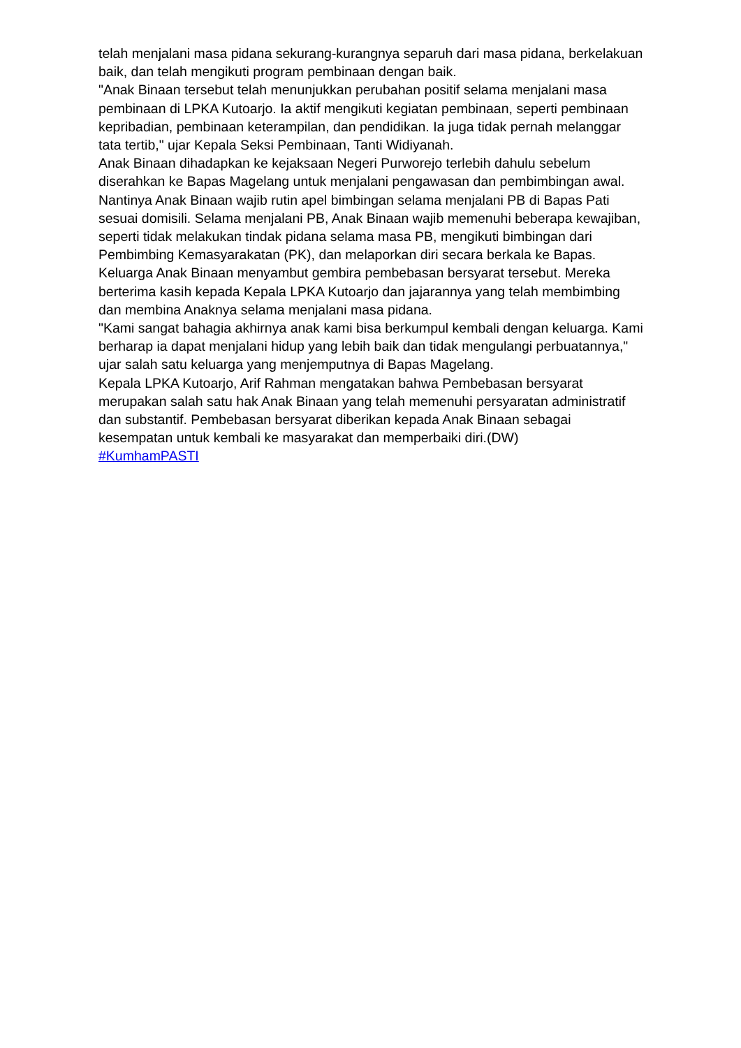telah menjalani masa pidana sekurang-kurangnya separuh dari masa pidana, berkelakuan baik, dan telah mengikuti program pembinaan dengan baik.
"Anak Binaan tersebut telah menunjukkan perubahan positif selama menjalani masa pembinaan di LPKA Kutoarjo. Ia aktif mengikuti kegiatan pembinaan, seperti pembinaan kepribadian, pembinaan keterampilan, dan pendidikan. Ia juga tidak pernah melanggar tata tertib," ujar Kepala Seksi Pembinaan, Tanti Widiyanah.
Anak Binaan dihadapkan ke kejaksaan Negeri Purworejo terlebih dahulu sebelum diserahkan ke Bapas Magelang untuk menjalani pengawasan dan pembimbingan awal. Nantinya Anak Binaan wajib rutin apel bimbingan selama menjalani PB di Bapas Pati sesuai domisili. Selama menjalani PB, Anak Binaan wajib memenuhi beberapa kewajiban, seperti tidak melakukan tindak pidana selama masa PB, mengikuti bimbingan dari Pembimbing Kemasyarakatan (PK), dan melaporkan diri secara berkala ke Bapas.
Keluarga Anak Binaan menyambut gembira pembebasan bersyarat tersebut. Mereka berterima kasih kepada Kepala LPKA Kutoarjo dan jajarannya yang telah membimbing dan membina Anaknya selama menjalani masa pidana.
"Kami sangat bahagia akhirnya anak kami bisa berkumpul kembali dengan keluarga. Kami berharap ia dapat menjalani hidup yang lebih baik dan tidak mengulangi perbuatannya," ujar salah satu keluarga yang menjemputnya di Bapas Magelang.
Kepala LPKA Kutoarjo, Arif Rahman mengatakan bahwa Pembebasan bersyarat merupakan salah satu hak Anak Binaan yang telah memenuhi persyaratan administratif dan substantif. Pembebasan bersyarat diberikan kepada Anak Binaan sebagai kesempatan untuk kembali ke masyarakat dan memperbaiki diri.(DW)
#KumhamPASTI